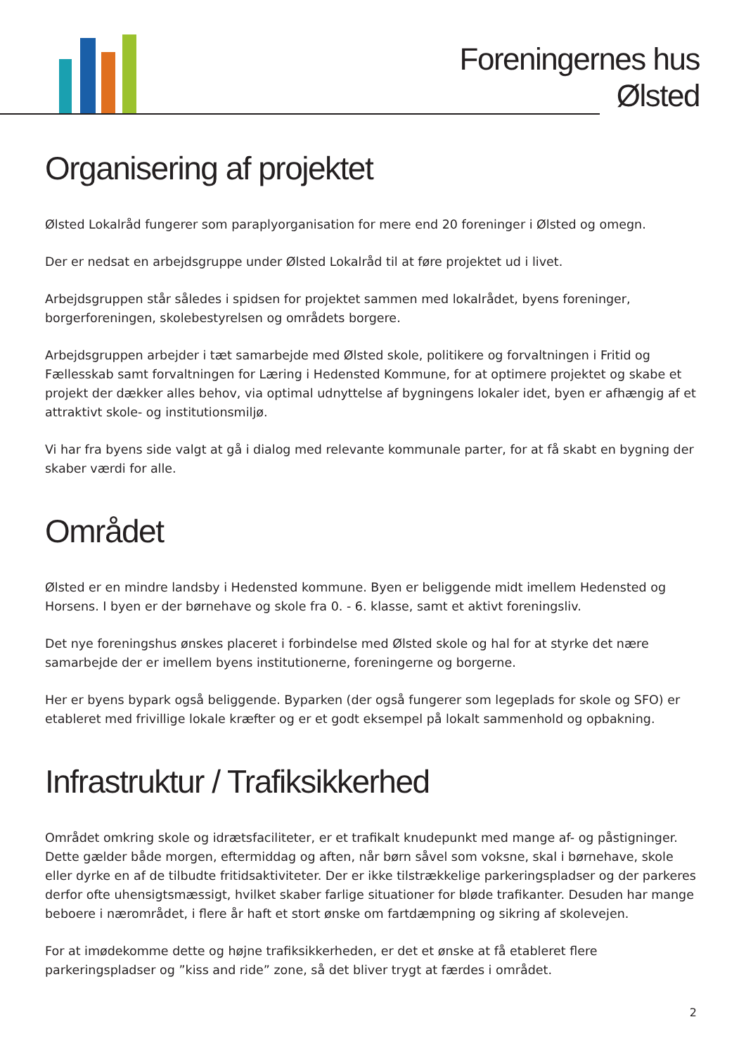Foreningernes hus
Ølsted
Organisering af projektet
Ølsted Lokalråd fungerer som paraplyorganisation for mere end 20 foreninger i Ølsted og omegn.
Der er nedsat en arbejdsgruppe under Ølsted Lokalråd til at føre projektet ud i livet.
Arbejdsgruppen står således i spidsen for projektet sammen med lokalrådet, byens foreninger, borgerforeningen, skolebestyrelsen og områdets borgere.
Arbejdsgruppen arbejder i tæt samarbejde med Ølsted skole, politikere og forvaltningen i Fritid og Fællesskab samt forvaltningen for Læring i Hedensted Kommune, for at optimere projektet og skabe et projekt der dækker alles behov, via optimal udnyttelse af bygningens lokaler idet, byen er afhængig af et attraktivt skole- og institutionsmiljø.
Vi har fra byens side valgt at gå i dialog med relevante kommunale parter, for at få skabt en bygning der skaber værdi for alle.
Området
Ølsted er en mindre landsby i Hedensted kommune. Byen er beliggende midt imellem Hedensted og Horsens. I byen er der børnehave og skole fra 0. - 6. klasse, samt et aktivt foreningsliv.
Det nye foreningshus ønskes placeret i forbindelse med Ølsted skole og hal for at styrke det nære samarbejde der er imellem byens institutionerne, foreningerne og borgerne.
Her er byens bypark også beliggende. Byparken (der også fungerer som legeplads for skole og SFO) er etableret med frivillige lokale kræfter og er et godt eksempel på lokalt sammenhold og opbakning.
Infrastruktur / Trafiksikkerhed
Området omkring skole og idrætsfaciliteter, er et trafikalt knudepunkt med mange af- og påstigninger. Dette gælder både morgen, eftermiddag og aften, når børn såvel som voksne, skal i børnehave, skole eller dyrke en af de tilbudte fritidsaktiviteter. Der er ikke tilstrækkelige parkeringspladser og der parkeres derfor ofte uhensigtsmæssigt, hvilket skaber farlige situationer for bløde trafikanter. Desuden har mange beboere i nærområdet, i flere år haft et stort ønske om fartdæmpning og sikring af skolevejen.
For at imødekomme dette og højne trafiksikkerheden, er det et ønske at få etableret flere parkeringspladser og ”kiss and ride” zone, så det bliver trygt at færdes i området.
2